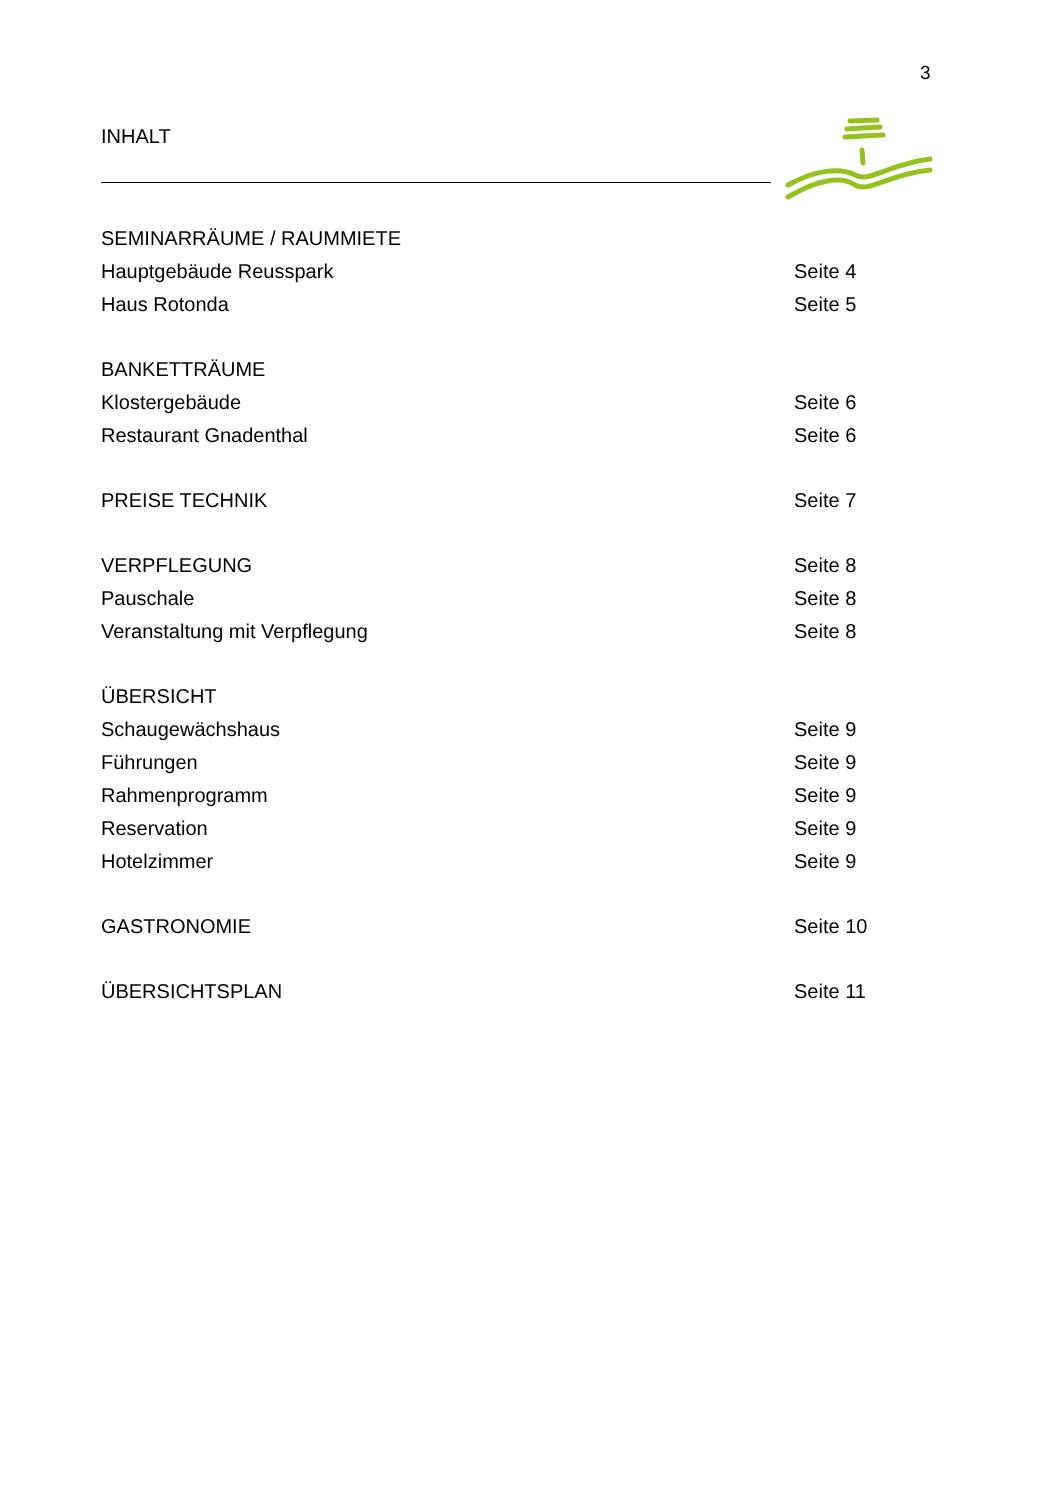3
INHALT
SEMINARRÄUME / RAUMMIETE
Hauptgebäude Reusspark Seite 4
Haus Rotonda Seite 5
BANKETTRÄUME
Klostergebäude Seite 6
Restaurant Gnadenthal Seite 6
PREISE TECHNIK Seite 7
VERPFLEGUNG Seite 8
Pauschale Seite 8
Veranstaltung mit Verpflegung Seite 8
ÜBERSICHT
Schaugewächshaus Seite 9
Führungen Seite 9
Rahmenprogramm Seite 9
Reservation Seite 9
Hotelzimmer Seite 9
GASTRONOMIE Seite 10
ÜBERSICHTSPLAN Seite 11